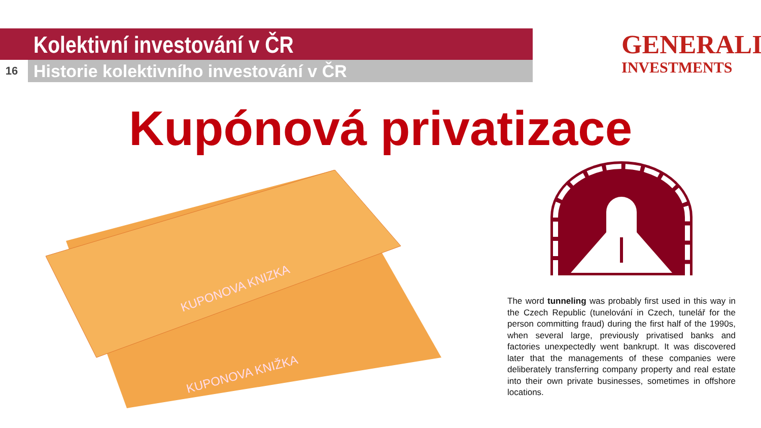Kolektivní investování v ČR
16 Historie kolektivního investování v ČR
GENERALI
INVESTMENTS
Kupónová privatizace
KUPONOVA KNIZKA
KUPONOVA KNIŽKA
The word tunneling was probably first used in this way in the Czech Republic (tunelování in Czech, tunelář for the person committing fraud) during the first half of the 1990s, when several large, previously privatised banks and factories unexpectedly went bankrupt. It was discovered later that the managements of these companies were deliberately transferring company property and real estate into their own private businesses, sometimes in offshore locations.